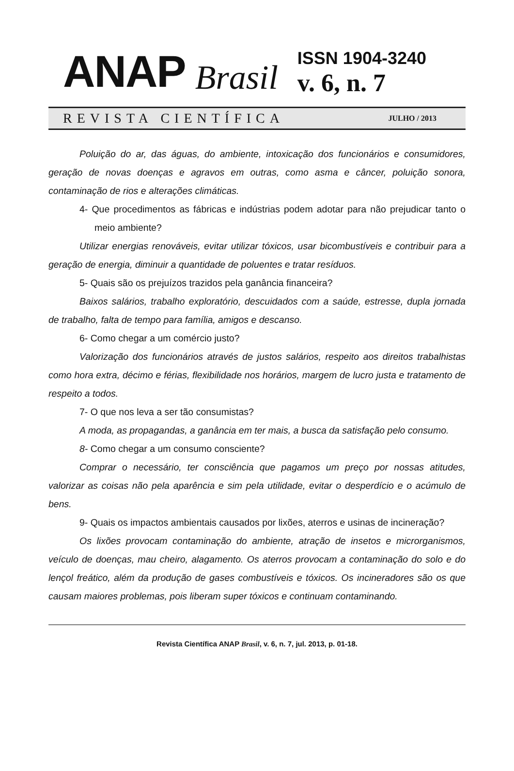ANAP Brasil
ISSN 1904-3240
v. 6, n. 7
REVISTA CIENTÍFICA JULHO / 2013
Poluição do ar, das águas, do ambiente, intoxicação dos funcionários e consumidores, geração de novas doenças e agravos em outras, como asma e câncer, poluição sonora, contaminação de rios e alterações climáticas.
4- Que procedimentos as fábricas e indústrias podem adotar para não prejudicar tanto o meio ambiente?
Utilizar energias renováveis, evitar utilizar tóxicos, usar bicombustíveis e contribuir para a geração de energia, diminuir a quantidade de poluentes e tratar resíduos.
5- Quais são os prejuízos trazidos pela ganância financeira?
Baixos salários, trabalho exploratório, descuidados com a saúde, estresse, dupla jornada de trabalho, falta de tempo para família, amigos e descanso.
6- Como chegar a um comércio justo?
Valorização dos funcionários através de justos salários, respeito aos direitos trabalhistas como hora extra, décimo e férias, flexibilidade nos horários, margem de lucro justa e tratamento de respeito a todos.
7- O que nos leva a ser tão consumistas?
A moda, as propagandas, a ganância em ter mais, a busca da satisfação pelo consumo.
8- Como chegar a um consumo consciente?
Comprar o necessário, ter consciência que pagamos um preço por nossas atitudes, valorizar as coisas não pela aparência e sim pela utilidade, evitar o desperdício e o acúmulo de bens.
9- Quais os impactos ambientais causados por lixões, aterros e usinas de incineração?
Os lixões provocam contaminação do ambiente, atração de insetos e microrganismos, veículo de doenças, mau cheiro, alagamento. Os aterros provocam a contaminação do solo e do lençol freático, além da produção de gases combustíveis e tóxicos. Os incineradores são os que causam maiores problemas, pois liberam super tóxicos e continuam contaminando.
Revista Científica ANAP Brasil, v. 6, n. 7, jul. 2013, p. 01-18.